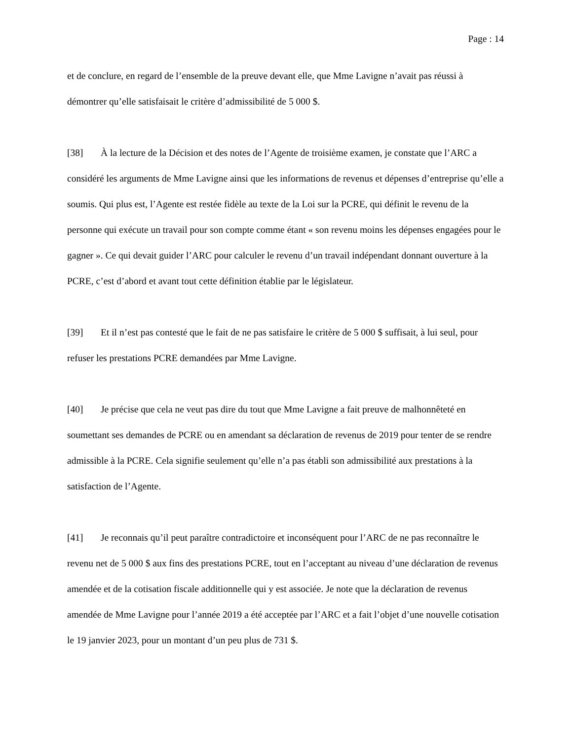Page : 14
et de conclure, en regard de l’ensemble de la preuve devant elle, que Mme Lavigne n’avait pas réussi à démontrer qu’elle satisfaisait le critère d’admissibilité de 5 000 $.
[38] À la lecture de la Décision et des notes de l’Agente de troisième examen, je constate que l’ARC a considéré les arguments de Mme Lavigne ainsi que les informations de revenus et dépenses d’entreprise qu’elle a soumis. Qui plus est, l’Agente est restée fidèle au texte de la Loi sur la PCRE, qui définit le revenu de la personne qui exécute un travail pour son compte comme étant « son revenu moins les dépenses engagées pour le gagner ». Ce qui devait guider l’ARC pour calculer le revenu d’un travail indépendant donnant ouverture à la PCRE, c’est d’abord et avant tout cette définition établie par le législateur.
[39] Et il n’est pas contesté que le fait de ne pas satisfaire le critère de 5 000 $ suffisait, à lui seul, pour refuser les prestations PCRE demandées par Mme Lavigne.
[40] Je précise que cela ne veut pas dire du tout que Mme Lavigne a fait preuve de malhonnêteté en soumettant ses demandes de PCRE ou en amendant sa déclaration de revenus de 2019 pour tenter de se rendre admissible à la PCRE. Cela signifie seulement qu’elle n’a pas établi son admissibilité aux prestations à la satisfaction de l’Agente.
[41] Je reconnais qu’il peut paraître contradictoire et inconséquent pour l’ARC de ne pas reconnaître le revenu net de 5 000 $ aux fins des prestations PCRE, tout en l’acceptant au niveau d’une déclaration de revenus amendée et de la cotisation fiscale additionnelle qui y est associée. Je note que la déclaration de revenus amendée de Mme Lavigne pour l’année 2019 a été acceptée par l’ARC et a fait l’objet d’une nouvelle cotisation le 19 janvier 2023, pour un montant d’un peu plus de 731 $.